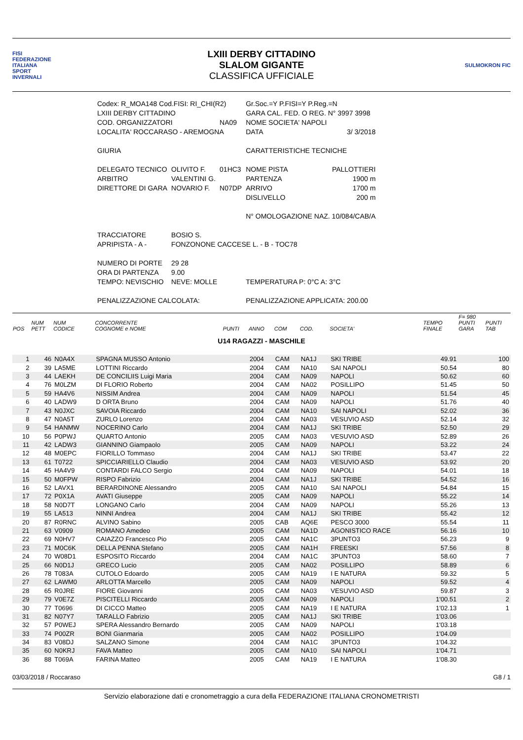FISI
FEDERAZIONE
ITALIANA
SPORT
INVERNALI
LXIII DERBY CITTADINO
SLALOM GIGANTE
CLASSIFICA UFFICIALE
SULMOKRON FIC
| Codex: R_MOA148 Cod.FISI: RI_CHI(R2) | | | Gr.Soc.=Y P.FISI=Y P.Reg.=N | |
| LXIII DERBY CITTADINO | | | GARA CAL. FED. O REG. N° 3997 3998 | |
| COD. ORGANIZZATORI | | NA09 | NOME SOCIETA' NAPOLI | |
| LOCALITA' ROCCARASO - AREMOGNA | | | DATA | 3/ 3/2018 |
| GIURIA | | | CARATTERISTICHE TECNICHE | |
| DELEGATO TECNICO | OLIVITO F. | 01HC3 | NOME PISTA | PALLOTTIERI |
| ARBITRO | VALENTINI G. | | PARTENZA | 1900 m |
| DIRETTORE DI GARA | NOVARIO F. | N07DP | ARRIVO | 1700 m |
| | | | DISLIVELLO | 200 m |
| | | | N° OMOLOGAZIONE NAZ. 10/084/CAB/A | |
| TRACCIATORE | BOSIO S. | | | |
| APRIPISTA - A - | FONZONONE CACCESE L. - B - TOC78 | | | |
| NUMERO DI PORTE | 29 28 | | | |
| ORA DI PARTENZA | 9.00 | | | |
| TEMPO: NEVISCHIO | NEVE: MOLLE | | TEMPERATURA P: 0°C A: 3°C | |
| PENALIZZAZIONE CALCOLATA: | | | PENALIZZAZIONE APPLICATA: 200.00 | |
| POS | NUM PETT | NUM CODICE | CONCORRENTE COGNOME e NOME | PUNTI | ANNO | COM | COD. | SOCIETA' | TEMPO FINALE | F= 980 PUNTI GARA | PUNTI TAB |
| --- | --- | --- | --- | --- | --- | --- | --- | --- | --- | --- | --- |
| U14 RAGAZZI - MASCHILE | | | | | | | | | | | |
| 1 | 46 | N0A4X | SPAGNA MUSSO Antonio | | 2004 | CAM | NA1J | SKI TRIBE | 49.91 | | 100 |
| 2 | 39 | LA5ME | LOTTINI Riccardo | | 2004 | CAM | NA10 | SAI NAPOLI | 50.54 | | 80 |
| 3 | 44 | LAEKH | DE CONCILIIS Luigi Maria | | 2004 | CAM | NA09 | NAPOLI | 50.62 | | 60 |
| 4 | 76 | M0LZM | DI FLORIO Roberto | | 2004 | CAM | NA02 | POSILLIPO | 51.45 | | 50 |
| 5 | 59 | HA4V6 | NISSIM Andrea | | 2004 | CAM | NA09 | NAPOLI | 51.54 | | 45 |
| 6 | 40 | LADW9 | D ORTA Bruno | | 2004 | CAM | NA09 | NAPOLI | 51.76 | | 40 |
| 7 | 43 | N0JXC | SAVOIA Riccardo | | 2004 | CAM | NA10 | SAI NAPOLI | 52.02 | | 36 |
| 8 | 47 | N0A5T | ZURLO Lorenzo | | 2004 | CAM | NA03 | VESUVIO ASD | 52.14 | | 32 |
| 9 | 54 | HANMW | NOCERINO Carlo | | 2004 | CAM | NA1J | SKI TRIBE | 52.50 | | 29 |
| 10 | 56 | P0PWJ | QUARTO Antonio | | 2005 | CAM | NA03 | VESUVIO ASD | 52.89 | | 26 |
| 11 | 42 | LADW3 | GIANNINO Giampaolo | | 2005 | CAM | NA09 | NAPOLI | 53.22 | | 24 |
| 12 | 48 | M0EPC | FIORILLO Tommaso | | 2004 | CAM | NA1J | SKI TRIBE | 53.47 | | 22 |
| 13 | 61 | T0722 | SPICCIARIELLO Claudio | | 2004 | CAM | NA03 | VESUVIO ASD | 53.92 | | 20 |
| 14 | 45 | HA4V9 | CONTARDI FALCO Sergio | | 2004 | CAM | NA09 | NAPOLI | 54.01 | | 18 |
| 15 | 50 | M0FPW | RISPO Fabrizio | | 2004 | CAM | NA1J | SKI TRIBE | 54.52 | | 16 |
| 16 | 52 | LAVX1 | BERARDINONE Alessandro | | 2005 | CAM | NA10 | SAI NAPOLI | 54.84 | | 15 |
| 17 | 72 | P0X1A | AVATI Giuseppe | | 2005 | CAM | NA09 | NAPOLI | 55.22 | | 14 |
| 18 | 58 | N0D7T | LONGANO Carlo | | 2004 | CAM | NA09 | NAPOLI | 55.26 | | 13 |
| 19 | 55 | LA513 | NINNI Andrea | | 2004 | CAM | NA1J | SKI TRIBE | 55.42 | | 12 |
| 20 | 87 | R0RNC | ALVINO Sabino | | 2005 | CAB | AQ6E | PESCO 3000 | 55.54 | | 11 |
| 21 | 63 | V0909 | ROMANO Amedeo | | 2005 | CAM | NA1D | AGONISTICO RACE | 56.16 | | 10 |
| 22 | 69 | N0HV7 | CAIAZZO Francesco Pio | | 2005 | CAM | NA1C | 3PUNTO3 | 56.23 | | 9 |
| 23 | 71 | M0C6K | DELLA PENNA Stefano | | 2005 | CAM | NA1H | FREESKI | 57.56 | | 8 |
| 24 | 70 | W08D1 | ESPOSITO Riccardo | | 2004 | CAM | NA1C | 3PUNTO3 | 58.60 | | 7 |
| 25 | 66 | N0D1J | GRECO Lucio | | 2005 | CAM | NA02 | POSILLIPO | 58.89 | | 6 |
| 26 | 78 | T083A | CUTOLO Edoardo | | 2005 | CAM | NA19 | I E NATURA | 59.32 | | 5 |
| 27 | 62 | LAWM0 | ARLOTTA Marcello | | 2005 | CAM | NA09 | NAPOLI | 59.52 | | 4 |
| 28 | 65 | R0JRE | FIORE Giovanni | | 2005 | CAM | NA03 | VESUVIO ASD | 59.87 | | 3 |
| 29 | 79 | V0E7Z | PISCITELLI Riccardo | | 2005 | CAM | NA09 | NAPOLI | 1'00.51 | | 2 |
| 30 | 77 | T0696 | DI CICCO Matteo | | 2005 | CAM | NA19 | I E NATURA | 1'02.13 | | 1 |
| 31 | 82 | N07Y7 | TARALLO Fabrizio | | 2005 | CAM | NA1J | SKI TRIBE | 1'03.06 | | |
| 32 | 57 | P0WEJ | SPERA Alessandro Bernardo | | 2005 | CAM | NA09 | NAPOLI | 1'03.18 | | |
| 33 | 74 | P00ZR | BONI Gianmaria | | 2005 | CAM | NA02 | POSILLIPO | 1'04.09 | | |
| 34 | 83 | V08DJ | SALZANO Simone | | 2004 | CAM | NA1C | 3PUNTO3 | 1'04.32 | | |
| 35 | 60 | N0KRJ | FAVA Matteo | | 2005 | CAM | NA10 | SAI NAPOLI | 1'04.71 | | |
| 36 | 88 | T069A | FARINA Matteo | | 2005 | CAM | NA19 | I E NATURA | 1'08.30 | | |
03/03/2018 / Roccaraso G8 / 1
Servizio elaborazione dati e cronometraggio a cura della FEDERAZIONE ITALIANA CRONOMETRISTI